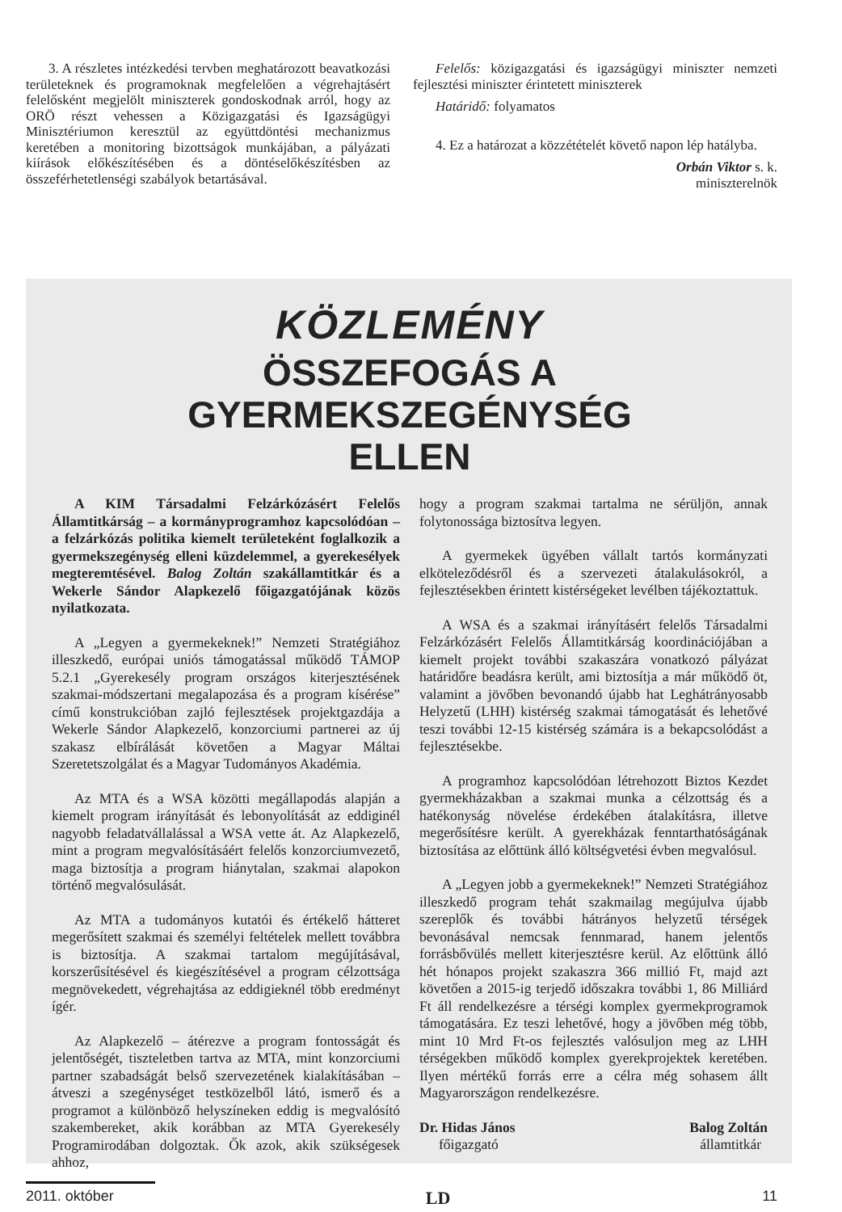3. A részletes intézkedési tervben meghatározott beavatkozási területeknek és programoknak megfelelően a végrehajtásért felelősként megjelölt miniszterek gondoskodnak arról, hogy az ORÖ részt vehessen a Közigazgatási és Igazságügyi Minisztériumon keresztül az együttdöntési mechanizmus keretében a monitoring bizottságok munkájában, a pályázati kiírások előkészítésében és a döntéselőkészítésben az összeférhetetlenségi szabályok betartásával.
Felelős: közigazgatási és igazságügyi miniszter nemzeti fejlesztési miniszter érintetett miniszterek
Határidő: folyamatos
4. Ez a határozat a közzétételét követő napon lép hatályba.
Orbán Viktor s. k.
miniszterelnök
KÖZLEMÉNY
ÖSSZEFOGÁS A GYERMEKSZEGÉNYSÉG
ELLEN
A KIM Társadalmi Felzárkózásért Felelős Államtitkárság – a kormányprogramhoz kapcsolódóan – a felzárkózás politika kiemelt területeként foglalkozik a gyermekszegénység elleni küzdelemmel, a gyerekesélyek megteremtésével. Balog Zoltán szakállamtitkár és a Wekerle Sándor Alapkezelő főigazgatójának közös nyilatkozata.
A „Legyen a gyermekeknek!” Nemzeti Stratégiához illeszkedő, európai uniós támogatással működő TÁMOP 5.2.1 „Gyerekesély program országos kiterjesztésének szakmai-módszertani megalapozása és a program kísérése” című konstrukcióban zajló fejlesztések projektgazdája a Wekerle Sándor Alapkezelő, konzorciumi partnerei az új szakasz elbírálását követően a Magyar Máltai Szeretetszolgálat és a Magyar Tudományos Akadémia.
Az MTA és a WSA közötti megállapodás alapján a kiemelt program irányítását és lebonyolítását az eddiginél nagyobb feladatvállalással a WSA vette át. Az Alapkezelő, mint a program megvalósításáért felelős konzorciumvezető, maga biztosítja a program hiánytalan, szakmai alapokon történő megvalósulását.
Az MTA a tudományos kutatói és értékelő hátteret megerősített szakmai és személyi feltételek mellett továbbra is biztosítja. A szakmai tartalom megújításával, korszerűsítésével és kiegészítésével a program célzottsága megnövekedett, végrehajtása az eddigieknél több eredményt ígér.
Az Alapkezelő – átérezve a program fontosságát és jelentőségét, tiszteletben tartva az MTA, mint konzorciumi partner szabadságát belső szervezetének kialakításában – átveszi a szegénységet testközelből látó, ismerő és a programot a különböző helyszíneken eddig is megvalósító szakembereket, akik korábban az MTA Gyerekesély Programirodában dolgoztak. Ők azok, akik szükségesek ahhoz,
hogy a program szakmai tartalma ne sérüljön, annak folytonossága biztosítva legyen.
A gyermekek ügyében vállalt tartós kormányzati elköteleződésről és a szervezeti átalakulásokról, a fejlesztésekben érintett kistérségeket levélben tájékoztattuk.
A WSA és a szakmai irányításért felelős Társadalmi Felzárkózásért Felelős Államtitkárság koordinációjában a kiemelt projekt további szakaszára vonatkozó pályázat határidőre beadásra került, ami biztosítja a már működő öt, valamint a jövőben bevonandó újabb hat Leghátrányosabb Helyzetű (LHH) kistérség szakmai támogatását és lehetővé teszi további 12-15 kistérség számára is a bekapcsolódást a fejlesztésekbe.
A programhoz kapcsolódóan létrehozott Biztos Kezdet gyermekházakban a szakmai munka a célzottság és a hatékonyság növelése érdekében átalakításra, illetve megerősítésre került. A gyerekházak fenntarthatóságának biztosítása az előttünk álló költségvetési évben megvalósul.
A „Legyen jobb a gyermekeknek!” Nemzeti Stratégiához illeszkedő program tehát szakmailag megújulva újabb szereplők és további hátrányos helyzetű térségek bevonásával nemcsak fennmarad, hanem jelentős forrásbővülés mellett kiterjesztésre kerül. Az előttünk álló hét hónapos projekt szakaszra 366 millió Ft, majd azt követően a 2015-ig terjedő időszakra további 1, 86 Milliárd Ft áll rendelkezésre a térségi komplex gyermekprogramok támogatására. Ez teszi lehetővé, hogy a jövőben még több, mint 10 Mrd Ft-os fejlesztés valósuljon meg az LHH térségekben működő komplex gyerekprojektek keretében. Ilyen mértékű forrás erre a célra még sohasem állt Magyarországon rendelkezésre.
Dr. Hidas János Balog Zoltán
főigazgató államtitkár
2011. október LD 11